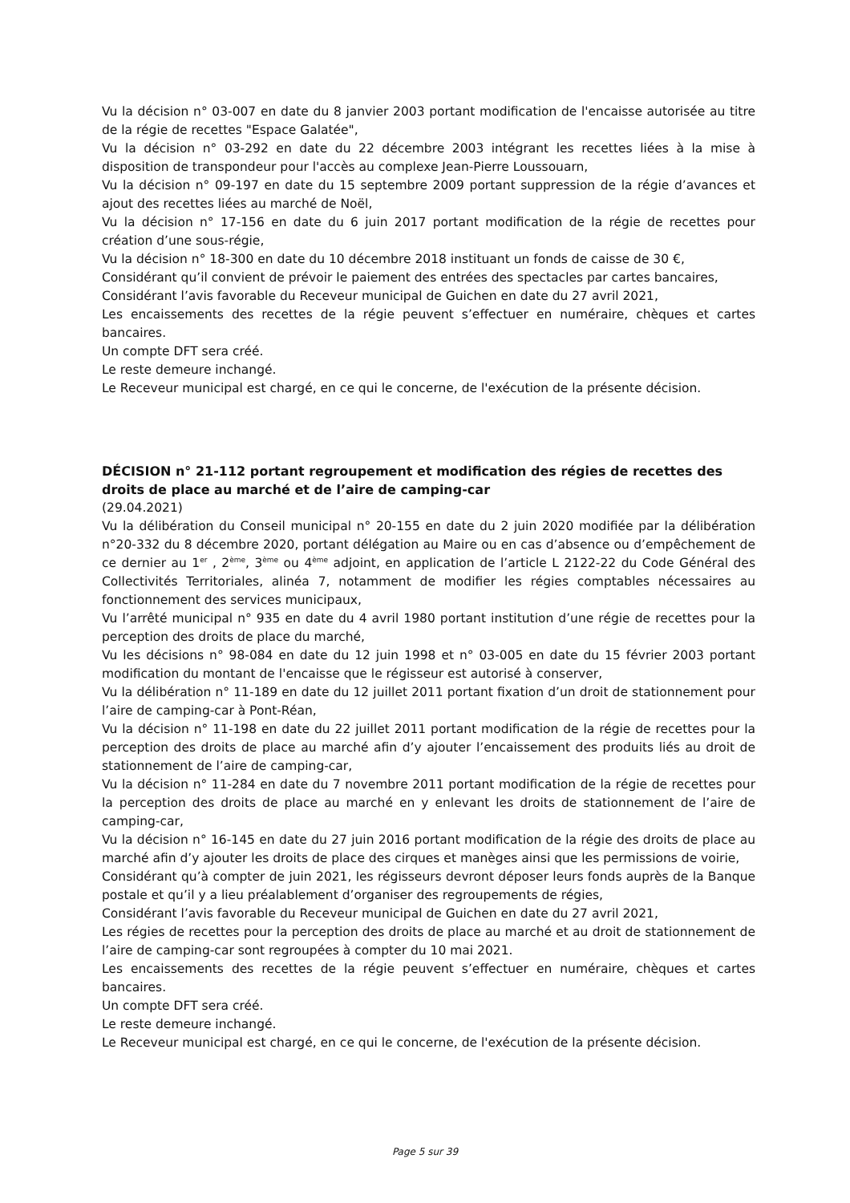Vu la décision n° 03-007 en date du 8 janvier 2003 portant modification de l'encaisse autorisée au titre de la régie de recettes "Espace Galatée",
Vu la décision n° 03-292 en date du 22 décembre 2003 intégrant les recettes liées à la mise à disposition de transpondeur pour l'accès au complexe Jean-Pierre Loussouarn,
Vu la décision n° 09-197 en date du 15 septembre 2009 portant suppression de la régie d’avances et ajout des recettes liées au marché de Noël,
Vu la décision n° 17-156 en date du 6 juin 2017 portant modification de la régie de recettes pour création d’une sous-régie,
Vu la décision n° 18-300 en date du 10 décembre 2018 instituant un fonds de caisse de 30 €,
Considérant qu’il convient de prévoir le paiement des entrées des spectacles par cartes bancaires,
Considérant l’avis favorable du Receveur municipal de Guichen en date du 27 avril 2021,
Les encaissements des recettes de la régie peuvent s’effectuer en numéraire, chèques et cartes bancaires.
Un compte DFT sera créé.
Le reste demeure inchangé.
Le Receveur municipal est chargé, en ce qui le concerne, de l'exécution de la présente décision.
DÉCISION n° 21-112 portant regroupement et modification des régies de recettes des droits de place au marché et de l’aire de camping-car
(29.04.2021)
Vu la délibération du Conseil municipal n° 20-155 en date du 2 juin 2020 modifiée par la délibération n°20-332 du 8 décembre 2020, portant délégation au Maire ou en cas d’absence ou d’empêchement de ce dernier au 1<sup>er</sup> , 2<sup>ème</sup>, 3<sup>ème</sup> ou 4<sup>ème</sup> adjoint, en application de l’article L 2122-22 du Code Général des Collectivités Territoriales, alinéa 7, notamment de modifier les régies comptables nécessaires au fonctionnement des services municipaux,
Vu l’arrêté municipal n° 935 en date du 4 avril 1980 portant institution d’une régie de recettes pour la perception des droits de place du marché,
Vu les décisions n° 98-084 en date du 12 juin 1998 et n° 03-005 en date du 15 février 2003 portant modification du montant de l'encaisse que le régisseur est autorisé à conserver,
Vu la délibération n° 11-189 en date du 12 juillet 2011 portant fixation d’un droit de stationnement pour l’aire de camping-car à Pont-Réan,
Vu la décision n° 11-198 en date du 22 juillet 2011 portant modification de la régie de recettes pour la perception des droits de place au marché afin d’y ajouter l’encaissement des produits liés au droit de stationnement de l’aire de camping-car,
Vu la décision n° 11-284 en date du 7 novembre 2011 portant modification de la régie de recettes pour la perception des droits de place au marché en y enlevant les droits de stationnement de l’aire de camping-car,
Vu la décision n° 16-145 en date du 27 juin 2016 portant modification de la régie des droits de place au marché afin d’y ajouter les droits de place des cirques et manèges ainsi que les permissions de voirie,
Considérant qu’à compter de juin 2021, les régisseurs devront déposer leurs fonds auprès de la Banque postale et qu’il y a lieu préalablement d’organiser des regroupements de régies,
Considérant l’avis favorable du Receveur municipal de Guichen en date du 27 avril 2021,
Les régies de recettes pour la perception des droits de place au marché et au droit de stationnement de l’aire de camping-car sont regroupées à compter du 10 mai 2021.
Les encaissements des recettes de la régie peuvent s’effectuer en numéraire, chèques et cartes bancaires.
Un compte DFT sera créé.
Le reste demeure inchangé.
Le Receveur municipal est chargé, en ce qui le concerne, de l'exécution de la présente décision.
Page 5 sur 39